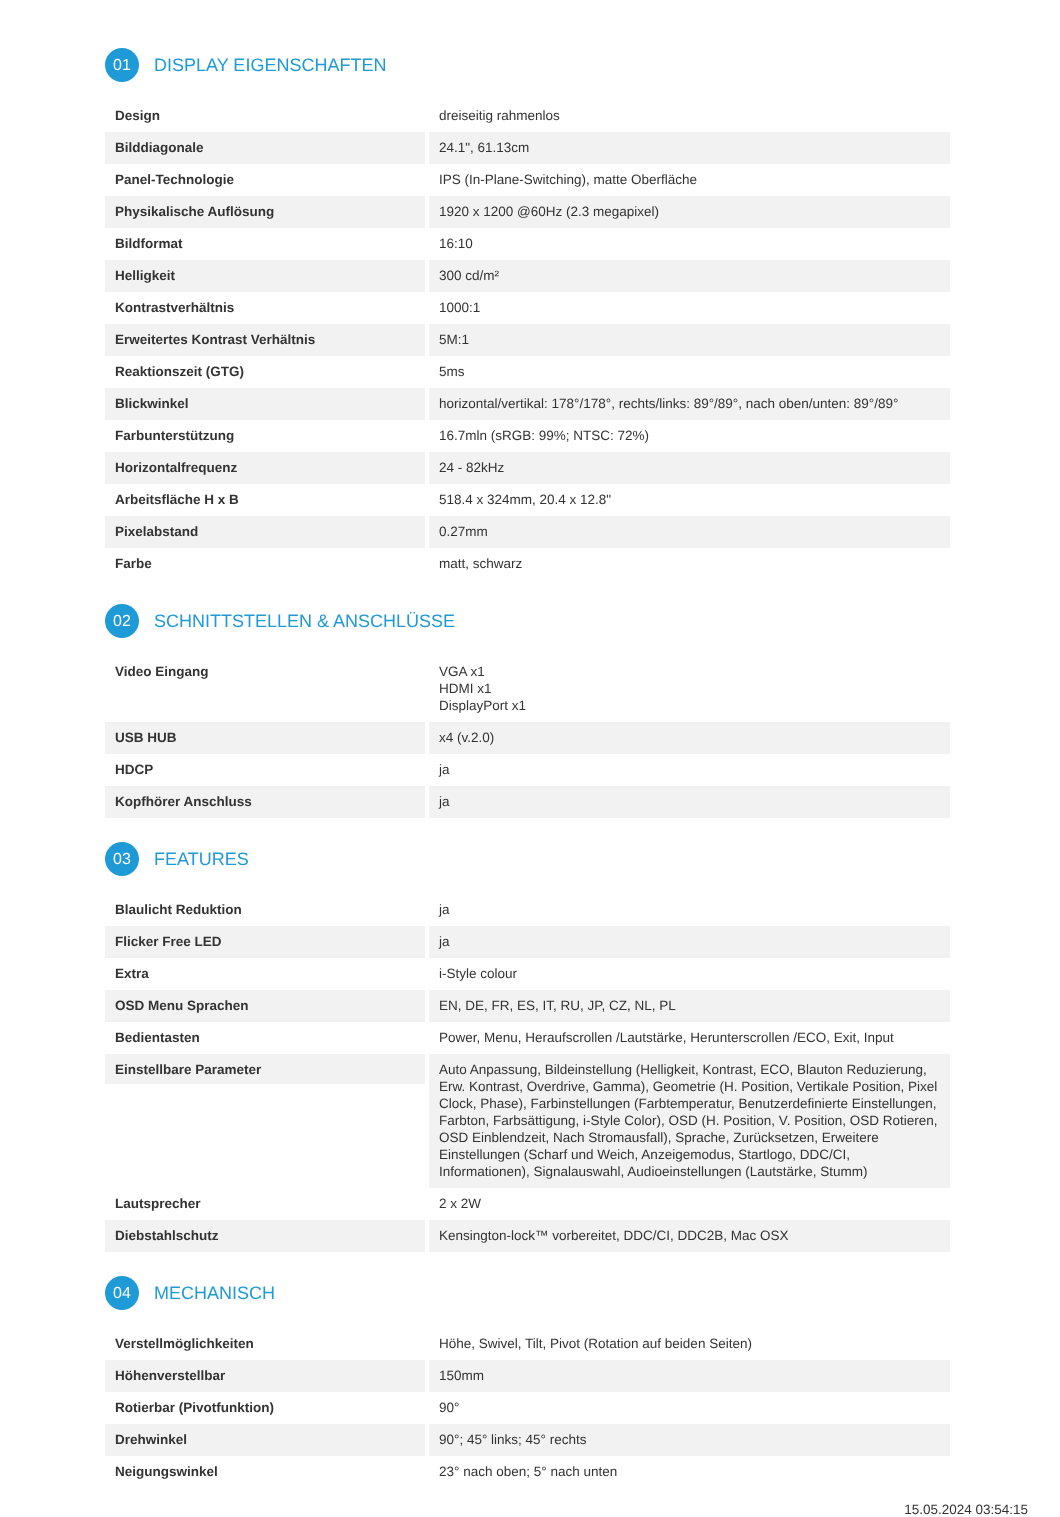01 DISPLAY EIGENSCHAFTEN
| Design | dreiseitig rahmenlos |
| Bilddiagonale | 24.1", 61.13cm |
| Panel-Technologie | IPS (In-Plane-Switching), matte Oberfläche |
| Physikalische Auflösung | 1920 x 1200 @60Hz (2.3 megapixel) |
| Bildformat | 16:10 |
| Helligkeit | 300 cd/m² |
| Kontrastverhältnis | 1000:1 |
| Erweitertes Kontrast Verhältnis | 5M:1 |
| Reaktionszeit (GTG) | 5ms |
| Blickwinkel | horizontal/vertikal: 178°/178°, rechts/links: 89°/89°, nach oben/unten: 89°/89° |
| Farbunterstützung | 16.7mln (sRGB: 99%; NTSC: 72%) |
| Horizontalfrequenz | 24 - 82kHz |
| Arbeitsfläche H x B | 518.4 x 324mm, 20.4 x 12.8" |
| Pixelabstand | 0.27mm |
| Farbe | matt, schwarz |
02 SCHNITTSTELLEN & ANSCHLÜSSE
| Video Eingang | VGA x1 HDMI x1 DisplayPort x1 |
| USB HUB | x4 (v.2.0) |
| HDCP | ja |
| Kopfhörer Anschluss | ja |
03 FEATURES
| Blaulicht Reduktion | ja |
| Flicker Free LED | ja |
| Extra | i-Style colour |
| OSD Menu Sprachen | EN, DE, FR, ES, IT, RU, JP, CZ, NL, PL |
| Bedientasten | Power, Menu, Heraufscrollen /Lautstärke, Herunterscrollen /ECO, Exit, Input |
| Einstellbare Parameter | Auto Anpassung, Bildeinstellung (Helligkeit, Kontrast, ECO, Blauton Reduzierung, Erw. Kontrast, Overdrive, Gamma), Geometrie (H. Position, Vertikale Position, Pixel Clock, Phase), Farbinstellungen (Farbtemperatur, Benutzerdefinierte Einstellungen, Farbton, Farbsättigung, i-Style Color), OSD (H. Position, V. Position, OSD Rotieren, OSD Einblendzeit, Nach Stromausfall), Sprache, Zurücksetzen, Erweitere Einstellungen (Scharf und Weich, Anzeigemodus, Startlogo, DDC/CI, Informationen), Signalauswahl, Audioeinstellungen (Lautstärke, Stumm) |
| Lautsprecher | 2 x 2W |
| Diebstahlschutz | Kensington-lock™ vorbereitet, DDC/CI, DDC2B, Mac OSX |
04 MECHANISCH
| Verstellmöglichkeiten | Höhe, Swivel, Tilt, Pivot (Rotation auf beiden Seiten) |
| Höhenverstellbar | 150mm |
| Rotierbar (Pivotfunktion) | 90° |
| Drehwinkel | 90°; 45° links; 45° rechts |
| Neigungswinkel | 23° nach oben; 5° nach unten |
15.05.2024 03:54:15